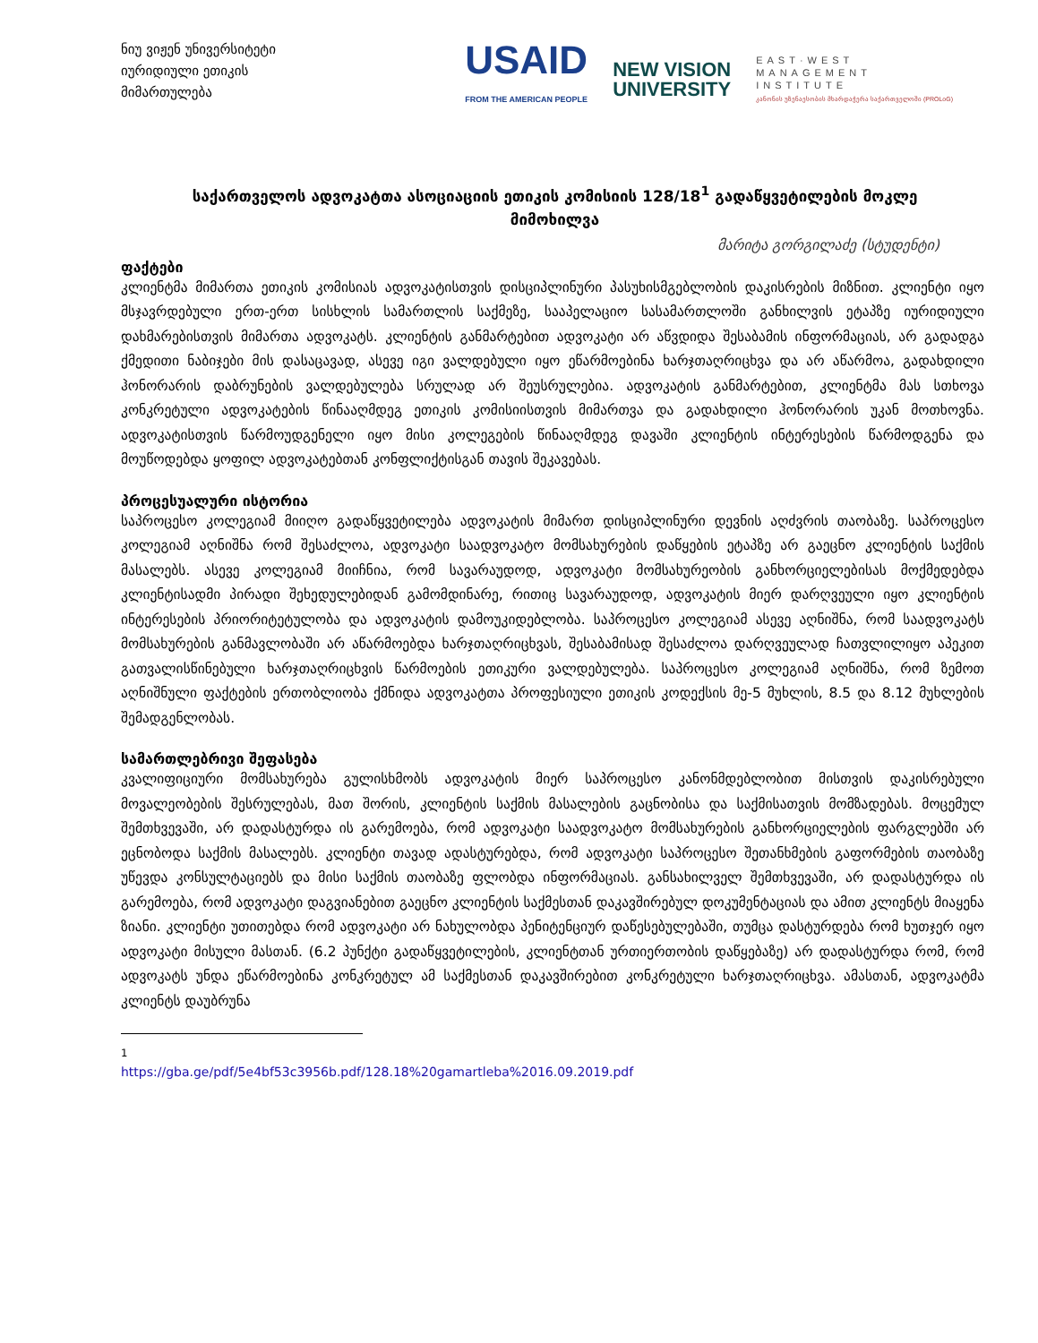ნიუ ვიჟენ უნივერსიტეტი
იურიდიული ეთიკის
მიმართულება
USAID
FROM THE AMERICAN PEOPLE
NEW VISION
UNIVERSITY
EAST·WEST
MANAGEMENT
INSTITUTE
კანონის უზენაესობის მხარდაჭერა საქართველოში (PROLoG)
საქართველოს ადვოკატთა ასოციაციის ეთიკის კომისიის 128/18<sup>1</sup> გადაწყვეტილების მოკლე მიმოხილვა
მარიტა გორგილაძე (სტუდენტი)
ფაქტები
კლიენტმა მიმართა ეთიკის კომისიას ადვოკატისთვის დისციპლინური პასუხისმგებლობის დაკისრების მიზნით. კლიენტი იყო მსჯავრდებული ერთ-ერთ სისხლის სამართლის საქმეზე, სააპელაციო სასამართლოში განხილვის ეტაპზე იურიდიული დახმარებისთვის მიმართა ადვოკატს. კლიენტის განმარტებით ადვოკატი არ აწვდიდა შესაბამის ინფორმაციას, არ გადადგა ქმედითი ნაბიჯები მის დასაცავად, ასევე იგი ვალდებული იყო ეწარმოებინა ხარჯთაღრიცხვა და არ აწარმოა, გადახდილი ჰონორარის დაბრუნების ვალდებულება სრულად არ შეუსრულებია. ადვოკატის განმარტებით, კლიენტმა მას სთხოვა კონკრეტული ადვოკატების წინააღმდეგ ეთიკის კომისიისთვის მიმართვა და გადახდილი ჰონორარის უკან მოთხოვნა. ადვოკატისთვის წარმოუდგენელი იყო მისი კოლეგების წინააღმდეგ დავაში კლიენტის ინტერესების წარმოდგენა და მოუწოდებდა ყოფილ ადვოკატებთან კონფლიქტისგან თავის შეკავებას.
პროცესუალური ისტორია
საპროცესო კოლეგიამ მიიღო გადაწყვეტილება ადვოკატის მიმართ დისციპლინური დევნის აღძვრის თაობაზე. საპროცესო კოლეგიამ აღნიშნა რომ შესაძლოა, ადვოკატი საადვოკატო მომსახურების დაწყების ეტაპზე არ გაეცნო კლიენტის საქმის მასალებს. ასევე კოლეგიამ მიიჩნია, რომ სავარაუდოდ, ადვოკატი მომსახურეობის განხორციელებისას მოქმედებდა კლიენტისადმი პირადი შეხედულებიდან გამომდინარე, რითიც სავარაუდოდ, ადვოკატის მიერ დარღვეული იყო კლიენტის ინტერესების პრიორიტეტულობა და ადვოკატის დამოუკიდებლობა. საპროცესო კოლეგიამ ასევე აღნიშნა, რომ საადვოკატს მომსახურების განმავლობაში არ აწარმოებდა ხარჯთაღრიცხვას, შესაბამისად შესაძლოა დარღვეულად ჩათვლილიყო აპეკით გათვალისწინებული ხარჯთაღრიცხვის წარმოების ეთიკური ვალდებულება. საპროცესო კოლეგიამ აღნიშნა, რომ ზემოთ აღნიშნული ფაქტების ერთობლიობა ქმნიდა ადვოკატთა პროფესიული ეთიკის კოდექსის მე-5 მუხლის, 8.5 და 8.12 მუხლების შემადგენლობას.
სამართლებრივი შეფასება
კვალიფიციური მომსახურება გულისხმობს ადვოკატის მიერ საპროცესო კანონმდებლობით მისთვის დაკისრებული მოვალეობების შესრულებას, მათ შორის, კლიენტის საქმის მასალების გაცნობისა და საქმისათვის მომზადებას. მოცემულ შემთხვევაში, არ დადასტურდა ის გარემოება, რომ ადვოკატი საადვოკატო მომსახურების განხორციელების ფარგლებში არ ეცნობოდა საქმის მასალებს. კლიენტი თავად ადასტურებდა, რომ ადვოკატი საპროცესო შეთანხმების გაფორმების თაობაზე უწევდა კონსულტაციებს და მისი საქმის თაობაზე ფლობდა ინფორმაციას. განსახილველ შემთხვევაში, არ დადასტურდა ის გარემოება, რომ ადვოკატი დაგვიანებით გაეცნო კლიენტის საქმესთან დაკავშირებულ დოკუმენტაციას და ამით კლიენტს მიაყენა ზიანი. კლიენტი უთითებდა რომ ადვოკატი არ ნახულობდა პენიტენციურ დაწესებულებაში, თუმცა დასტურდება რომ ხუთჯერ იყო ადვოკატი მისული მასთან. (6.2 პუნქტი გადაწყვეტილების, კლიენტთან ურთიერთობის დაწყებაზე) არ დადასტურდა რომ, რომ ადვოკატს უნდა ეწარმოებინა კონკრეტულ ამ საქმესთან დაკავშირებით კონკრეტული ხარჯთაღრიცხვა. ამასთან, ადვოკატმა კლიენტს დაუბრუნა
<sup>1</sup> https://gba.ge/pdf/5e4bf53c3956b.pdf/128.18%20gamartleba%2016.09.2019.pdf